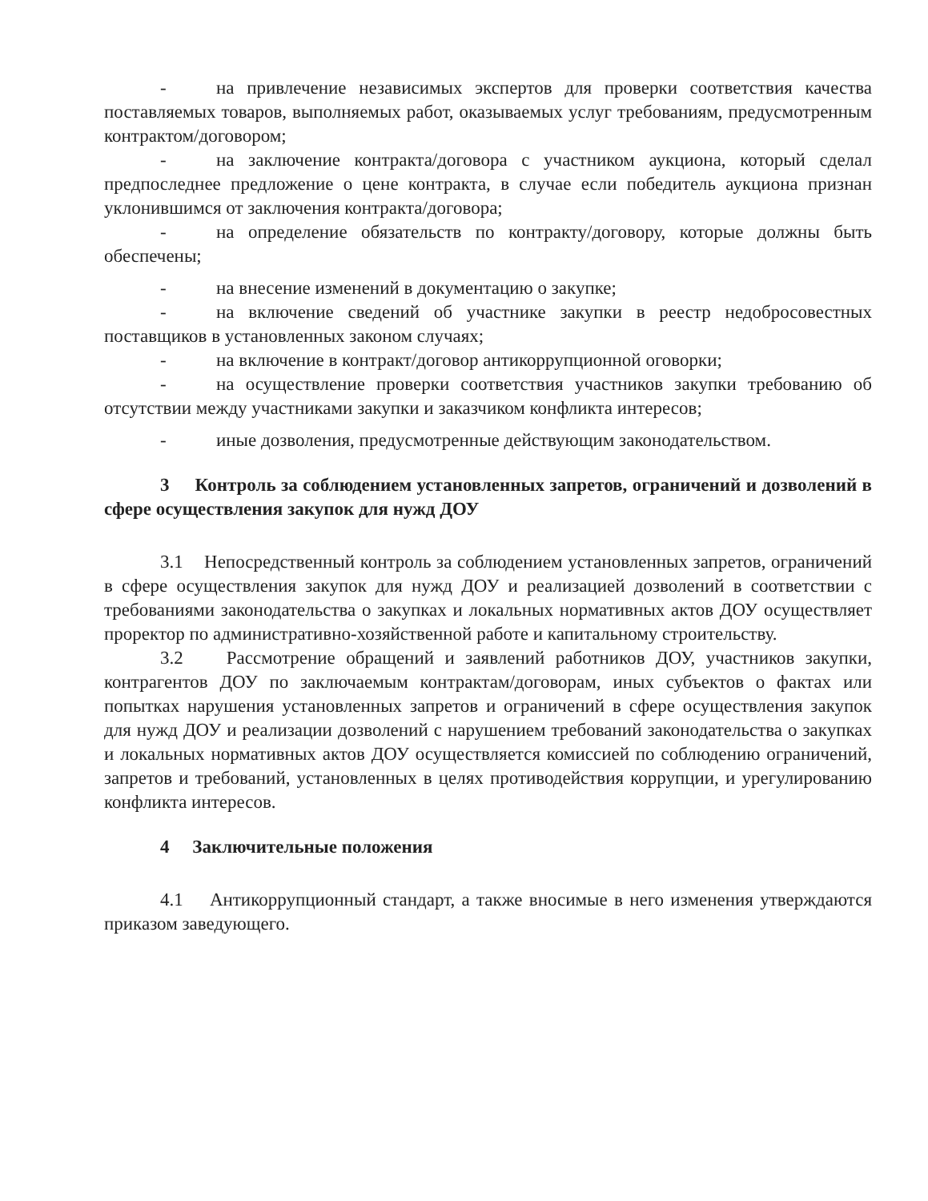- на привлечение независимых экспертов для проверки соответствия качества поставляемых товаров, выполняемых работ, оказываемых услуг требованиям, предусмотренным контрактом/договором;
- на заключение контракта/договора с участником аукциона, который сделал предпоследнее предложение о цене контракта, в случае если победитель аукциона признан уклонившимся от заключения контракта/договора;
- на определение обязательств по контракту/договору, которые должны быть обеспечены;
- на внесение изменений в документацию о закупке;
- на включение сведений об участнике закупки в реестр недобросовестных поставщиков в установленных законом случаях;
- на включение в контракт/договор антикоррупционной оговорки;
- на осуществление проверки соответствия участников закупки требованию об отсутствии между участниками закупки и заказчиком конфликта интересов;
- иные дозволения, предусмотренные действующим законодательством.
3 Контроль за соблюдением установленных запретов, ограничений и дозволений в сфере осуществления закупок для нужд ДОУ
3.1 Непосредственный контроль за соблюдением установленных запретов, ограничений в сфере осуществления закупок для нужд ДОУ и реализацией дозволений в соответствии с требованиями законодательства о закупках и локальных нормативных актов ДОУ осуществляет проректор по административно-хозяйственной работе и капитальному строительству.
3.2 Рассмотрение обращений и заявлений работников ДОУ, участников закупки, контрагентов ДОУ по заключаемым контрактам/договорам, иных субъектов о фактах или попытках нарушения установленных запретов и ограничений в сфере осуществления закупок для нужд ДОУ и реализации дозволений с нарушением требований законодательства о закупках и локальных нормативных актов ДОУ осуществляется комиссией по соблюдению ограничений, запретов и требований, установленных в целях противодействия коррупции, и урегулированию конфликта интересов.
4 Заключительные положения
4.1 Антикоррупционный стандарт, а также вносимые в него изменения утверждаются приказом заведующего.